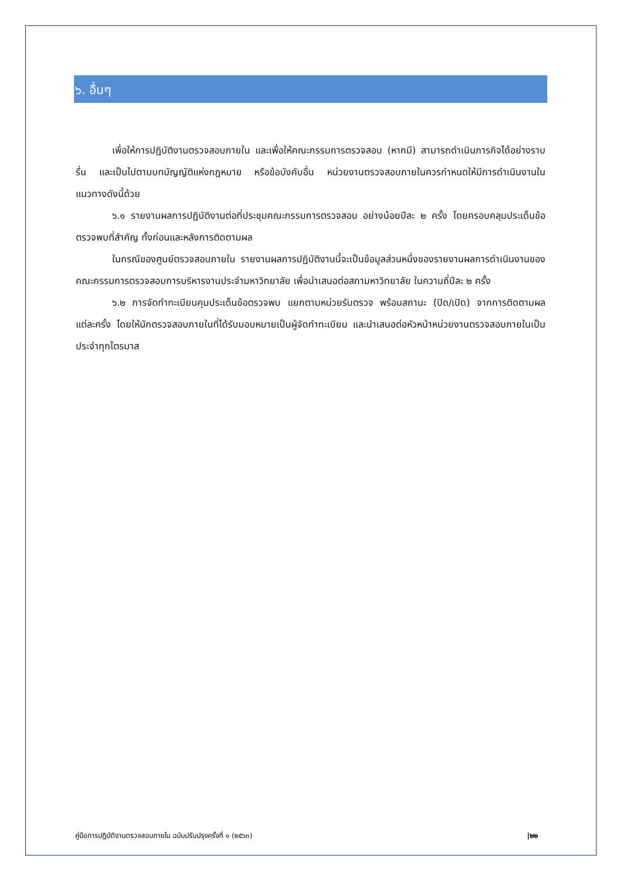๖. อื่นๆ
เพื่อให้การปฏิบัติงานตรวจสอบภายใน และเพื่อให้คณะกรรมการตรวจสอบ (หากมี) สามารถดำเนินภารกิจได้อย่างราบรื่น และเป็นไปตามบทบัญญัติแห่งกฎหมาย หรือข้อบังคับอื่น หน่วยงานตรวจสอบภายในควรกำหนดให้มีการดำเนินงานในแนวทางดังนี้ด้วย
๖.๑ รายงานผลการปฏิบัติงานต่อที่ประชุมคณะกรรมการตรวจสอบ อย่างน้อยปีละ ๒ ครั้ง โดยครอบคลุมประเด็นข้อตรวจพบที่สำคัญ ทั้งก่อนและหลังการติดตามผล
ในกรณีของศูนย์ตรวจสอบภายใน รายงานผลการปฏิบัติงานนี้จะเป็นข้อมูลส่วนหนึ่งของรายงานผลการดำเนินงานของคณะกรรมการตรวจสอบการบริหารงานประจำมหาวิทยาลัย เพื่อนำเสนอต่อสภามหาวิทยาลัย ในความถี่ปีละ ๒ ครั้ง
๖.๒ การจัดทำทะเบียนคุมประเด็นข้อตรวจพบ แยกตามหน่วยรับตรวจ พร้อมสถานะ (ปิด/เปิด) จากการติดตามผลแต่ละครั้ง โดยให้นักตรวจสอบภายในที่ได้รับมอบหมายเป็นผู้จัดทำทะเบียน และนำเสนอต่อหัวหน้าหน่วยงานตรวจสอบภายในเป็นประจำทุกไตรมาส
คู่มือการปฏิบัติงานตรวจสอบภายใน ฉบับปรับปรุงครั้งที่ ๑ (๒๕๖๓) |๒๒